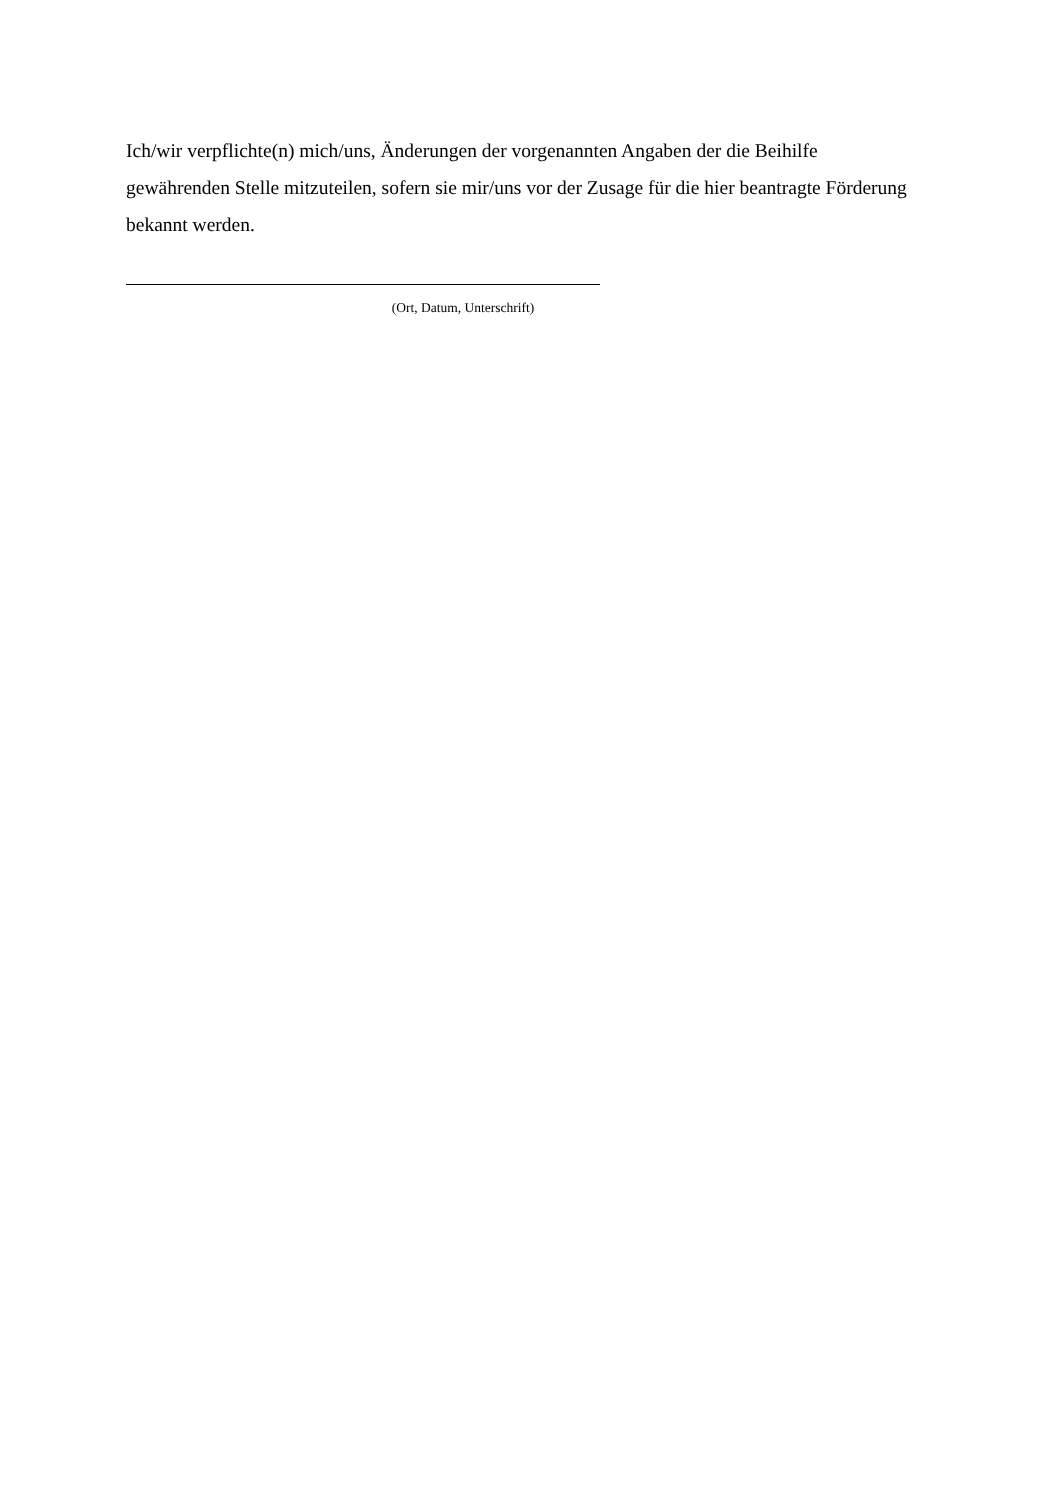Ich/wir verpflichte(n) mich/uns, Änderungen der vorgenannten Angaben der die Beihilfe gewährenden Stelle mitzuteilen, sofern sie mir/uns vor der Zusage für die hier beantragte Förderung bekannt werden.
(Ort, Datum, Unterschrift)